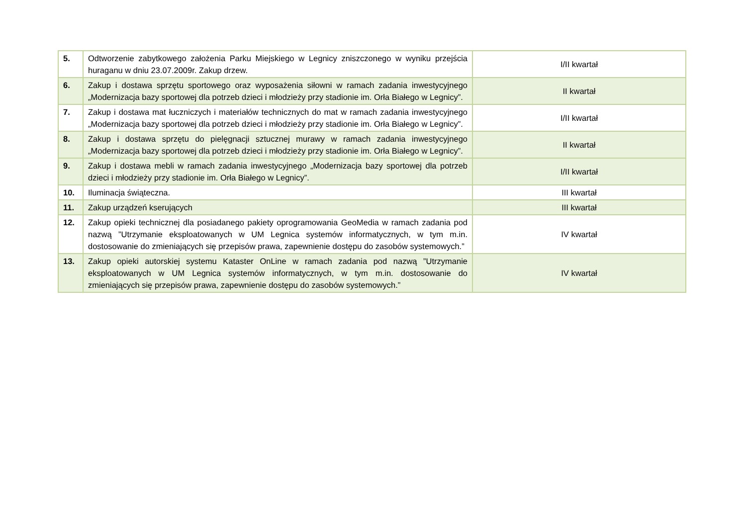| 5. | Odtworzenie zabytkowego założenia Parku Miejskiego w Legnicy zniszczonego w wyniku przejścia huraganu w dniu 23.07.2009r. Zakup drzew. | I/II kwartał |
| 6. | Zakup i dostawa sprzętu sportowego oraz wyposażenia siłowni w ramach zadania inwestycyjnego „Modernizacja bazy sportowej dla potrzeb dzieci i młodzieży przy stadionie im. Orła Białego w Legnicy”. | II kwartał |
| 7. | Zakup i dostawa mat łuczniczych i materiałów technicznych do mat w ramach zadania inwestycyjnego „Modernizacja bazy sportowej dla potrzeb dzieci i młodzieży przy stadionie im. Orła Białego w Legnicy”. | I/II kwartał |
| 8. | Zakup i dostawa sprzętu do pielęgnacji sztucznej murawy w ramach zadania inwestycyjnego „Modernizacja bazy sportowej dla potrzeb dzieci i młodzieży przy stadionie im. Orła Białego w Legnicy”. | II kwartał |
| 9. | Zakup i dostawa mebli w ramach zadania inwestycyjnego „Modernizacja bazy sportowej dla potrzeb dzieci i młodzieży przy stadionie im. Orła Białego w Legnicy”. | I/II kwartał |
| 10. | Iluminacja świąteczna. | III kwartał |
| 11. | Zakup urządzeń kserujących | III kwartał |
| 12. | Zakup opieki technicznej dla posiadanego pakiety oprogramowania GeoMedia w ramach zadania pod nazwą ”Utrzymanie eksploatowanych w UM Legnica systemów informatycznych, w tym m.in. dostosowanie do zmieniających się przepisów prawa, zapewnienie dostępu do zasobów systemowych.” | IV kwartał |
| 13. | Zakup opieki autorskiej systemu Kataster OnLine w ramach zadania pod nazwą ”Utrzymanie eksploatowanych w UM Legnica systemów informatycznych, w tym m.in. dostosowanie do zmieniających się przepisów prawa, zapewnienie dostępu do zasobów systemowych.” | IV kwartał |